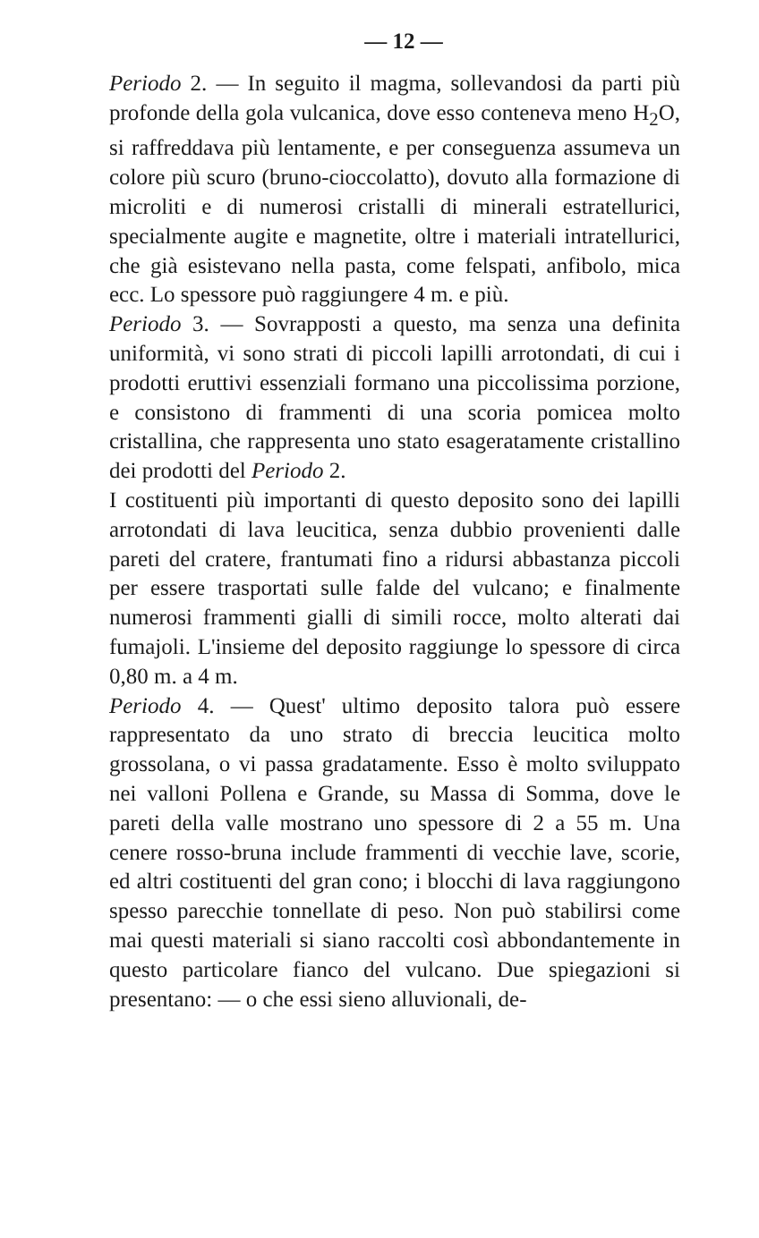— 12 —
Periodo 2. — In seguito il magma, sollevandosi da parti più profonde della gola vulcanica, dove esso conteneva meno H<sub>2</sub>O, si raffreddava più lentamente, e per conseguenza assumeva un colore più scuro (bruno-cioccolatto), dovuto alla formazione di microliti e di numerosi cristalli di minerali estratellurici, specialmente augite e magnetite, oltre i materiali intratellurici, che già esistevano nella pasta, come felspati, anfibolo, mica ecc. Lo spessore può raggiungere 4 m. e più.
Periodo 3. — Sovrapposti a questo, ma senza una definita uniformità, vi sono strati di piccoli lapilli arrotondati, di cui i prodotti eruttivi essenziali formano una piccolissima porzione, e consistono di frammenti di una scoria pomicea molto cristallina, che rappresenta uno stato esageratamente cristallino dei prodotti del Periodo 2.
I costituenti più importanti di questo deposito sono dei lapilli arrotondati di lava leucitica, senza dubbio provenienti dalle pareti del cratere, frantumati fino a ridursi abbastanza piccoli per essere trasportati sulle falde del vulcano; e finalmente numerosi frammenti gialli di simili rocce, molto alterati dai fumajoli. L'insieme del deposito raggiunge lo spessore di circa 0,80 m. a 4 m.
Periodo 4. — Quest' ultimo deposito talora può essere rappresentato da uno strato di breccia leucitica molto grossolana, o vi passa gradatamente. Esso è molto sviluppato nei valloni Pollena e Grande, su Massa di Somma, dove le pareti della valle mostrano uno spessore di 2 a 55 m. Una cenere rosso-bruna include frammenti di vecchie lave, scorie, ed altri costituenti del gran cono; i blocchi di lava raggiungono spesso parecchie tonnellate di peso. Non può stabilirsi come mai questi materiali si siano raccolti così abbondantemente in questo particolare fianco del vulcano. Due spiegazioni si presentano: — o che essi sieno alluvionali, de-